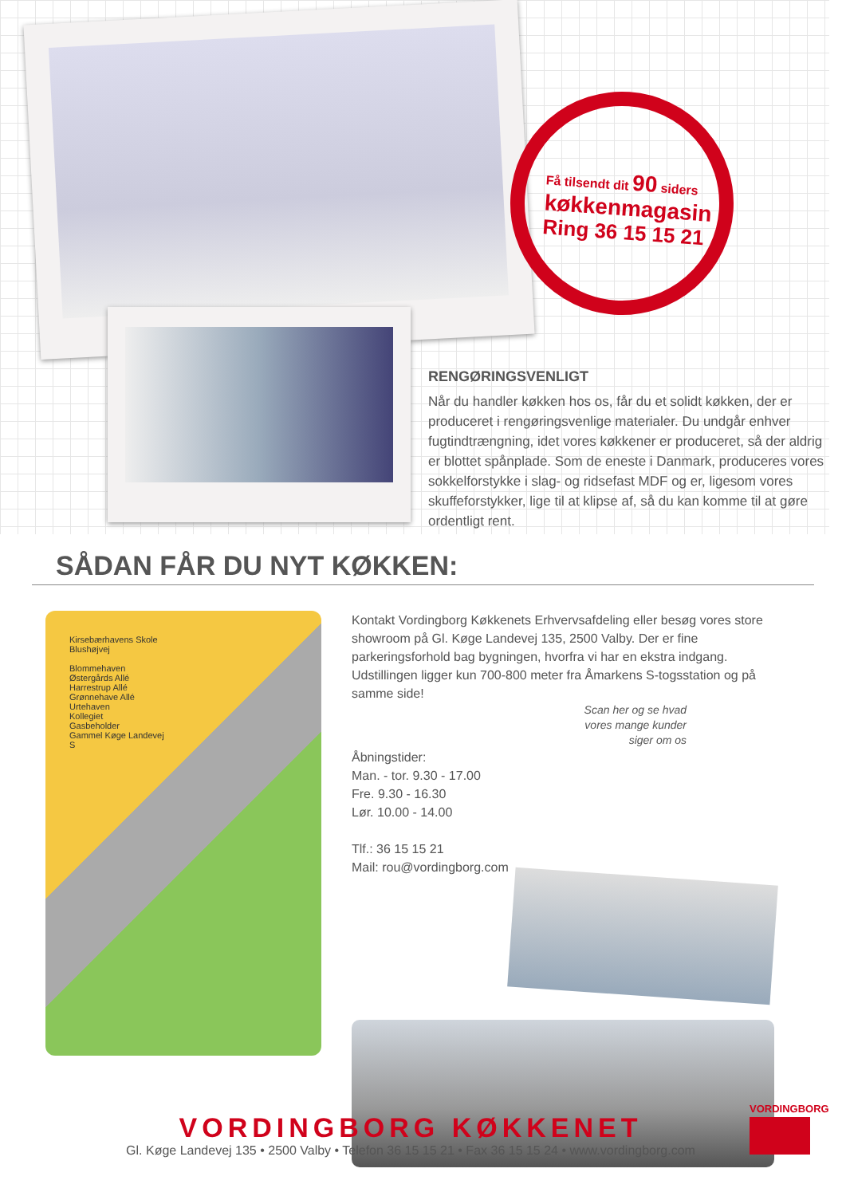Få tilsendt dit 90 siders
køkkenmagasin
Ring 36 15 15 21
RENGØRINGSVENLIGT
Når du handler køkken hos os, får du et solidt køkken, der er produceret i rengøringsvenlige materialer. Du undgår enhver fugtindtrængning, idet vores køkkener er produceret, så der aldrig er blottet spånplade. Som de eneste i Danmark, produceres vores sokkelforstykke i slag- og ridsefast MDF og er, ligesom vores skuffeforstykker, lige til at klipse af, så du kan komme til at gøre ordentligt rent.
SÅDAN FÅR DU NYT KØKKEN:
Kirsebærhavens Skole
Blushøjvej
Blommehaven
Østergårds Allé
Harrestrup Allé
Grønnehave Allé
Urtehaven
Kollegiet
Gasbeholder
Gammel Køge Landevej
S
Kontakt Vordingborg Køkkenets Erhvervsafdeling eller besøg vores store showroom på Gl. Køge Landevej 135, 2500 Valby. Der er fine parkeringsforhold bag bygningen, hvorfra vi har en ekstra indgang. Udstillingen ligger kun 700-800 meter fra Åmarkens S-togsstation og på samme side!
Scan her og se hvad
vores mange kunder
siger om os
Åbningstider:
Man. - tor. 9.30 - 17.00
Fre. 9.30 - 16.30
Lør. 10.00 - 14.00
Tlf.: 36 15 15 21
Mail: rou@vordingborg.com
VORDINGBORG KØKKENET
Gl. Køge Landevej 135 • 2500 Valby • Telefon 36 15 15 21 • Fax 36 15 15 24 • www.vordingborg.com
VORDINGBORG